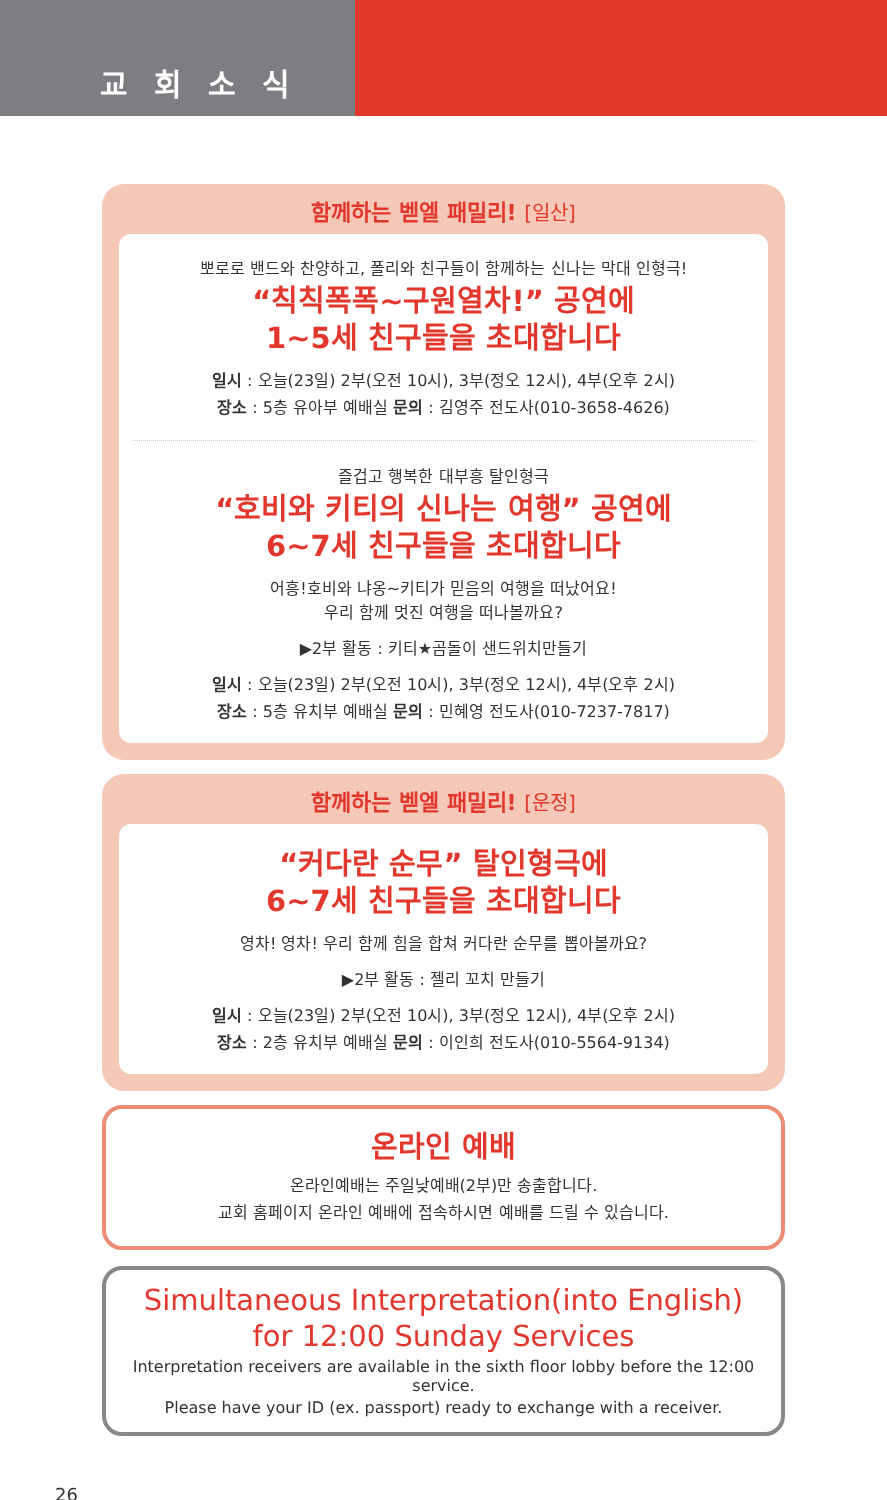교회소식
함께하는 벧엘 패밀리! [일산]
뽀로로 밴드와 찬양하고, 폴리와 친구들이 함께하는 신나는 막대 인형극!
“칙칙폭폭~구원열차!” 공연에
1~5세 친구들을 초대합니다
일시 : 오늘(23일) 2부(오전 10시), 3부(정오 12시), 4부(오후 2시)
장소 : 5층 유아부 예배실 문의 : 김영주 전도사(010-3658-4626)
즐겁고 행복한 대부흥 탈인형극
“호비와 키티의 신나는 여행” 공연에
6~7세 친구들을 초대합니다
어흥!호비와 냐옹~키티가 믿음의 여행을 떠났어요!
우리 함께 멋진 여행을 떠나볼까요?
▶2부 활동 : 키티★곰돌이 샌드위치만들기
일시 : 오늘(23일) 2부(오전 10시), 3부(정오 12시), 4부(오후 2시)
장소 : 5층 유치부 예배실 문의 : 민혜영 전도사(010-7237-7817)
함께하는 벧엘 패밀리! [운정]
“커다란 순무” 탈인형극에
6~7세 친구들을 초대합니다
영차! 영차! 우리 함께 힘을 합쳐 커다란 순무를 뽑아볼까요?
▶2부 활동 : 젤리 꼬치 만들기
일시 : 오늘(23일) 2부(오전 10시), 3부(정오 12시), 4부(오후 2시)
장소 : 2층 유치부 예배실 문의 : 이인희 전도사(010-5564-9134)
온라인 예배
온라인예배는 주일낮예배(2부)만 송출합니다.
교회 홈페이지 온라인 예배에 접속하시면 예배를 드릴 수 있습니다.
Simultaneous Interpretation(into English)
for 12:00 Sunday Services
Interpretation receivers are available in the sixth floor lobby before the 12:00 service.
Please have your ID (ex. passport) ready to exchange with a receiver.
26